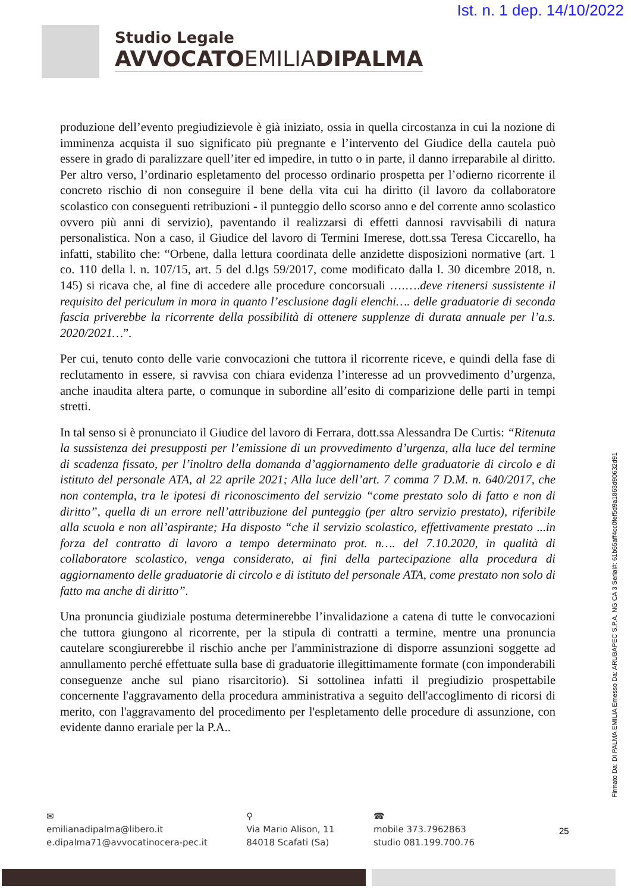Ist. n. 1 dep. 14/10/2022
Studio Legale
AVVOCATOEMILIADIPALMA
produzione dell’evento pregiudizievole è già iniziato, ossia in quella circostanza in cui la nozione di imminenza acquista il suo significato più pregnante e l’intervento del Giudice della cautela può essere in grado di paralizzare quell’iter ed impedire, in tutto o in parte, il danno irreparabile al diritto. Per altro verso, l’ordinario espletamento del processo ordinario prospetta per l’odierno ricorrente il concreto rischio di non conseguire il bene della vita cui ha diritto (il lavoro da collaboratore scolastico con conseguenti retribuzioni - il punteggio dello scorso anno e del corrente anno scolastico ovvero più anni di servizio), paventando il realizzarsi di effetti dannosi ravvisabili di natura personalistica. Non a caso, il Giudice del lavoro di Termini Imerese, dott.ssa Teresa Ciccarello, ha infatti, stabilito che: “Orbene, dalla lettura coordinata delle anzidette disposizioni normative (art. 1 co. 110 della l. n. 107/15, art. 5 del d.lgs 59/2017, come modificato dalla l. 30 dicembre 2018, n. 145) si ricava che, al fine di accedere alle procedure concorsuali ….….deve ritenersi sussistente il requisito del periculum in mora in quanto l’esclusione dagli elenchi…. delle graduatorie di seconda fascia priverebbe la ricorrente della possibilità di ottenere supplenze di durata annuale per l’a.s. 2020/2021…”.
Per cui, tenuto conto delle varie convocazioni che tuttora il ricorrente riceve, e quindi della fase di reclutamento in essere, si ravvisa con chiara evidenza l’interesse ad un provvedimento d’urgenza, anche inaudita altera parte, o comunque in subordine all’esito di comparizione delle parti in tempi stretti.
In tal senso si è pronunciato il Giudice del lavoro di Ferrara, dott.ssa Alessandra De Curtis: “Ritenuta la sussistenza dei presupposti per l’emissione di un provvedimento d’urgenza, alla luce del termine di scadenza fissato, per l’inoltro della domanda d’aggiornamento delle graduatorie di circolo e di istituto del personale ATA, al 22 aprile 2021; Alla luce dell’art. 7 comma 7 D.M. n. 640/2017, che non contempla, tra le ipotesi di riconoscimento del servizio “come prestato solo di fatto e non di diritto”, quella di un errore nell’attribuzione del punteggio (per altro servizio prestato), riferibile alla scuola e non all’aspirante; Ha disposto “che il servizio scolastico, effettivamente prestato ...in forza del contratto di lavoro a tempo determinato prot. n…. del 7.10.2020, in qualità di collaboratore scolastico, venga considerato, ai fini della partecipazione alla procedura di aggiornamento delle graduatorie di circolo e di istituto del personale ATA, come prestato non solo di fatto ma anche di diritto”.
Una pronuncia giudiziale postuma determinerebbe l’invalidazione a catena di tutte le convocazioni che tuttora giungono al ricorrente, per la stipula di contratti a termine, mentre una pronuncia cautelare scongiurerebbe il rischio anche per l'amministrazione di disporre assunzioni soggette ad annullamento perché effettuate sulla base di graduatorie illegittimamente formate (con imponderabili conseguenze anche sul piano risarcitorio). Si sottolinea infatti il pregiudizio prospettabile concernente l'aggravamento della procedura amministrativa a seguito dell'accoglimento di ricorsi di merito, con l'aggravamento del procedimento per l'espletamento delle procedure di assunzione, con evidente danno erariale per la P.A..
Firmato Da: DI PALMA EMILIA Emesso Da: ARUBAPEC S.P.A. NG CA 3 Serial#: 61b65aff4cc0fef5d9a1863d90632d91
✉
emilianadipalma@libero.it
e.dipalma71@avvocatinocera-pec.it
⚲
Via Mario Alison, 11
84018 Scafati (Sa)
☎
mobile 373.7962863
studio 081.199.700.76
25